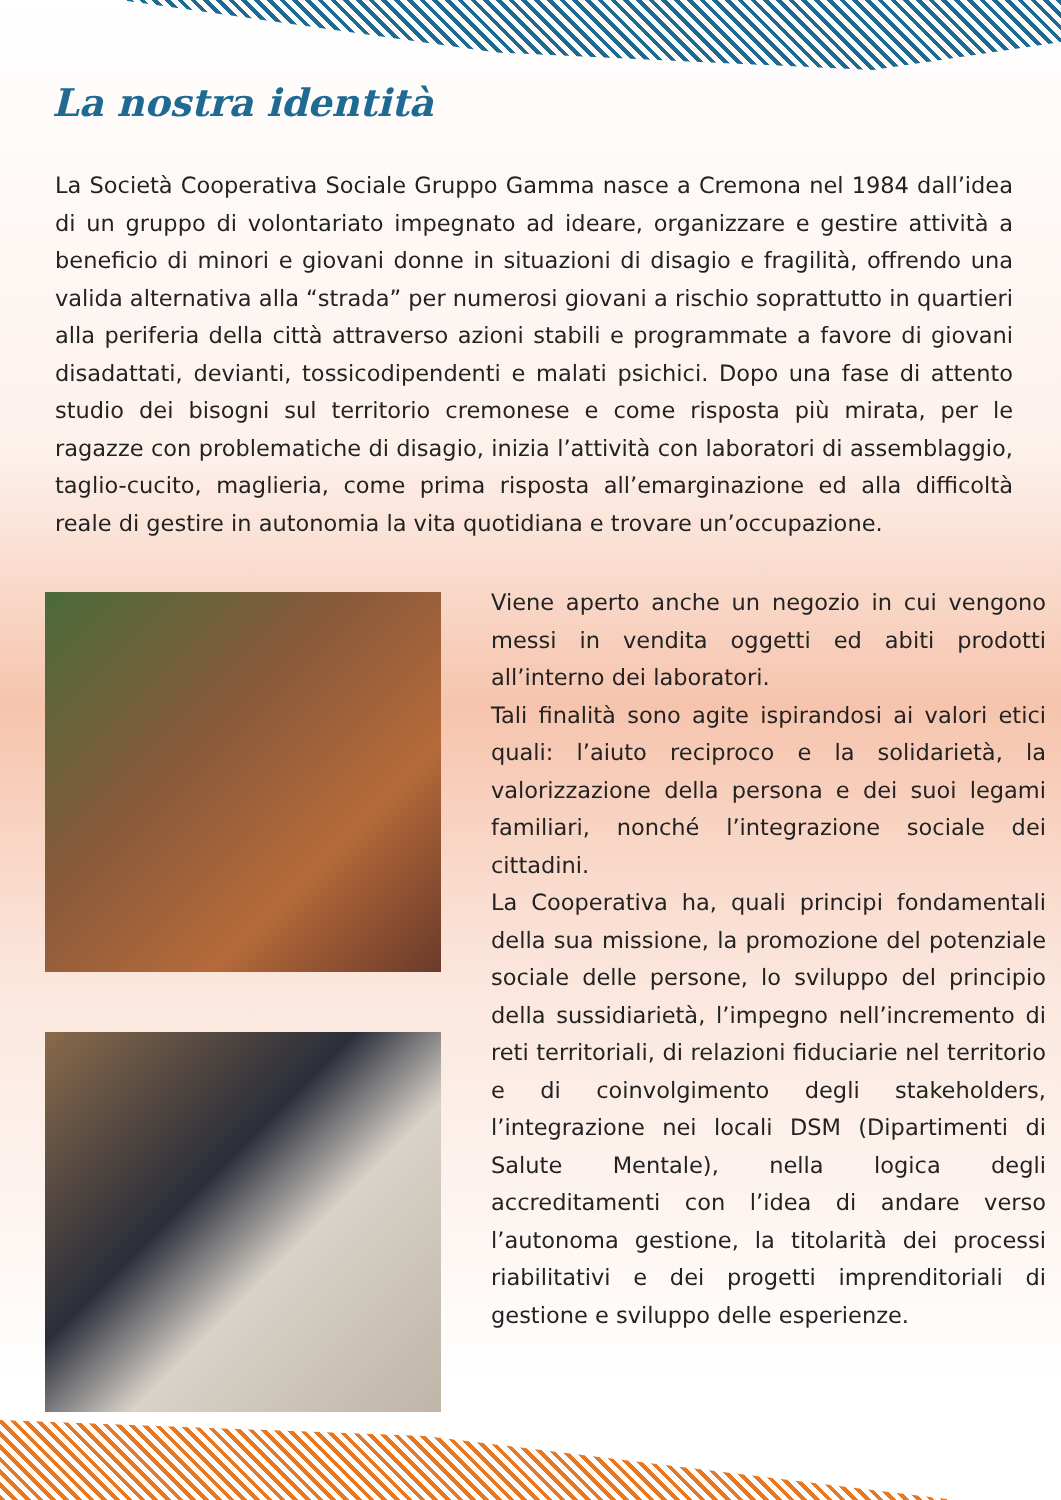La nostra identità
La Società Cooperativa Sociale Gruppo Gamma nasce a Cremona nel 1984 dall’idea di un gruppo di volontariato impegnato ad ideare, organizzare e gestire attività a beneficio di minori e giovani donne in situazioni di disagio e fragilità, offrendo una valida alternativa alla “strada” per numerosi giovani a rischio soprattutto in quartieri alla periferia della città attraverso azioni stabili e programmate a favore di giovani disadattati, devianti, tossicodipendenti e malati psichici. Dopo una fase di attento studio dei bisogni sul territorio cremonese e come risposta più mirata, per le ragazze con problematiche di disagio, inizia l’attività con laboratori di assemblaggio, taglio-cucito, maglieria, come prima risposta all’emarginazione ed alla difficoltà reale di gestire in autonomia la vita quotidiana e trovare un’occupazione.
Viene aperto anche un negozio in cui vengono messi in vendita oggetti ed abiti prodotti all’interno dei laboratori.
Tali finalità sono agite ispirandosi ai valori etici quali: l’aiuto reciproco e la solidarietà, la valorizzazione della persona e dei suoi legami familiari, nonché l’integrazione sociale dei cittadini.
La Cooperativa ha, quali principi fondamentali della sua missione, la promozione del potenziale sociale delle persone, lo sviluppo del principio della sussidiarietà, l’impegno nell’incremento di reti territoriali, di relazioni fiduciarie nel territorio e di coinvolgimento degli stakeholders, l’integrazione nei locali DSM (Dipartimenti di Salute Mentale), nella logica degli accreditamenti con l’idea di andare verso l’autonoma gestione, la titolarità dei processi riabilitativi e dei progetti imprenditoriali di gestione e sviluppo delle esperienze.